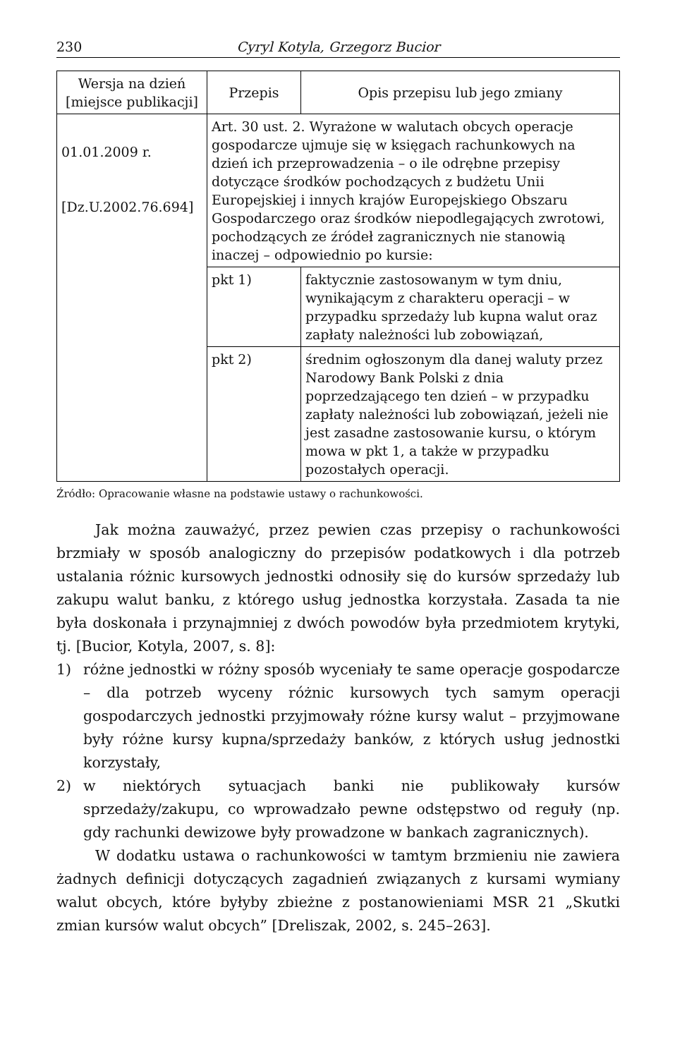230 Cyryl Kotyla, Grzegorz Bucior
| Wersja na dzień [miejsce publikacji] | Przepis | Opis przepisu lub jego zmiany |
| --- | --- | --- |
| 01.01.2009 r. [Dz.U.2002.76.694] | Art. 30 ust. 2. Wyrażone w walutach obcych operacje gospodarcze ujmuje się w księgach rachunkowych na dzień ich przeprowadzenia – o ile odrębne przepisy dotyczące środków pochodzących z budżetu Unii Europejskiej i innych krajów Europejskiego Obszaru Gospodarczego oraz środków niepodlegających zwrotowi, pochodzących ze źródeł zagranicznych nie stanowią inaczej – odpowiednio po kursie: | |
| | pkt 1) | faktycznie zastosowanym w tym dniu, wynikającym z charakteru operacji – w przypadku sprzedaży lub kupna walut oraz zapłaty należności lub zobowiązań, |
| | pkt 2) | średnim ogłoszonym dla danej waluty przez Narodowy Bank Polski z dnia poprzedzającego ten dzień – w przypadku zapłaty należności lub zobowiązań, jeżeli nie jest zasadne zastosowanie kursu, o którym mowa w pkt 1, a także w przypadku pozostałych operacji. |
Źródło: Opracowanie własne na podstawie ustawy o rachunkowości.
Jak można zauważyć, przez pewien czas przepisy o rachunkowości brzmiały w sposób analogiczny do przepisów podatkowych i dla potrzeb ustalania różnic kursowych jednostki odnosiły się do kursów sprzedaży lub zakupu walut banku, z którego usług jednostka korzystała. Zasada ta nie była doskonała i przynajmniej z dwóch powodów była przedmiotem krytyki, tj. [Bucior, Kotyla, 2007, s. 8]:
1) różne jednostki w różny sposób wyceniały te same operacje gospodarcze – dla potrzeb wyceny różnic kursowych tych samym operacji gospodarczych jednostki przyjmowały różne kursy walut – przyjmowane były różne kursy kupna/sprzedaży banków, z których usług jednostki korzystały,
2) w niektórych sytuacjach banki nie publikowały kursów sprzedaży/zakupu, co wprowadzało pewne odstępstwo od reguły (np. gdy rachunki dewizowe były prowadzone w bankach zagranicznych).
W dodatku ustawa o rachunkowości w tamtym brzmieniu nie zawiera żadnych definicji dotyczących zagadnień związanych z kursami wymiany walut obcych, które byłyby zbieżne z postanowieniami MSR 21 „Skutki zmian kursów walut obcych” [Dreliszak, 2002, s. 245–263].